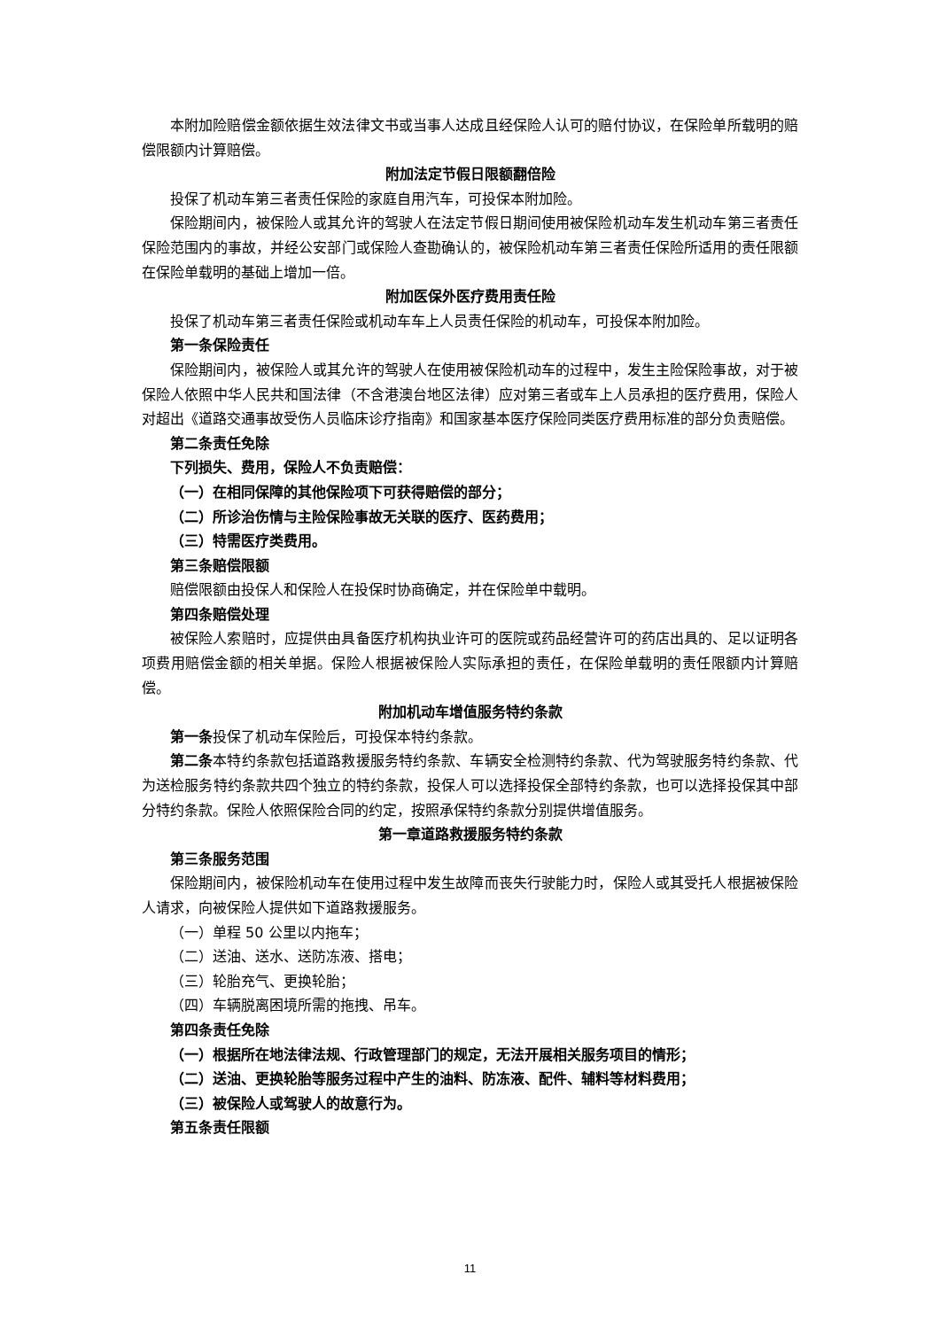本附加险赔偿金额依据生效法律文书或当事人达成且经保险人认可的赔付协议，在保险单所载明的赔偿限额内计算赔偿。
附加法定节假日限额翻倍险
投保了机动车第三者责任保险的家庭自用汽车，可投保本附加险。
保险期间内，被保险人或其允许的驾驶人在法定节假日期间使用被保险机动车发生机动车第三者责任保险范围内的事故，并经公安部门或保险人查勘确认的，被保险机动车第三者责任保险所适用的责任限额在保险单载明的基础上增加一倍。
附加医保外医疗费用责任险
投保了机动车第三者责任保险或机动车车上人员责任保险的机动车，可投保本附加险。
第一条保险责任
保险期间内，被保险人或其允许的驾驶人在使用被保险机动车的过程中，发生主险保险事故，对于被保险人依照中华人民共和国法律（不含港澳台地区法律）应对第三者或车上人员承担的医疗费用，保险人对超出《道路交通事故受伤人员临床诊疗指南》和国家基本医疗保险同类医疗费用标准的部分负责赔偿。
第二条责任免除
下列损失、费用，保险人不负责赔偿：
（一）在相同保障的其他保险项下可获得赔偿的部分；
（二）所诊治伤情与主险保险事故无关联的医疗、医药费用；
（三）特需医疗类费用。
第三条赔偿限额
赔偿限额由投保人和保险人在投保时协商确定，并在保险单中载明。
第四条赔偿处理
被保险人索赔时，应提供由具备医疗机构执业许可的医院或药品经营许可的药店出具的、足以证明各项费用赔偿金额的相关单据。保险人根据被保险人实际承担的责任，在保险单载明的责任限额内计算赔偿。
附加机动车增值服务特约条款
第一条投保了机动车保险后，可投保本特约条款。
第二条本特约条款包括道路救援服务特约条款、车辆安全检测特约条款、代为驾驶服务特约条款、代为送检服务特约条款共四个独立的特约条款，投保人可以选择投保全部特约条款，也可以选择投保其中部分特约条款。保险人依照保险合同的约定，按照承保特约条款分别提供增值服务。
第一章道路救援服务特约条款
第三条服务范围
保险期间内，被保险机动车在使用过程中发生故障而丧失行驶能力时，保险人或其受托人根据被保险人请求，向被保险人提供如下道路救援服务。
（一）单程 50 公里以内拖车；
（二）送油、送水、送防冻液、搭电；
（三）轮胎充气、更换轮胎；
（四）车辆脱离困境所需的拖拽、吊车。
第四条责任免除
（一）根据所在地法律法规、行政管理部门的规定，无法开展相关服务项目的情形；
（二）送油、更换轮胎等服务过程中产生的油料、防冻液、配件、辅料等材料费用；
（三）被保险人或驾驶人的故意行为。
第五条责任限额
11